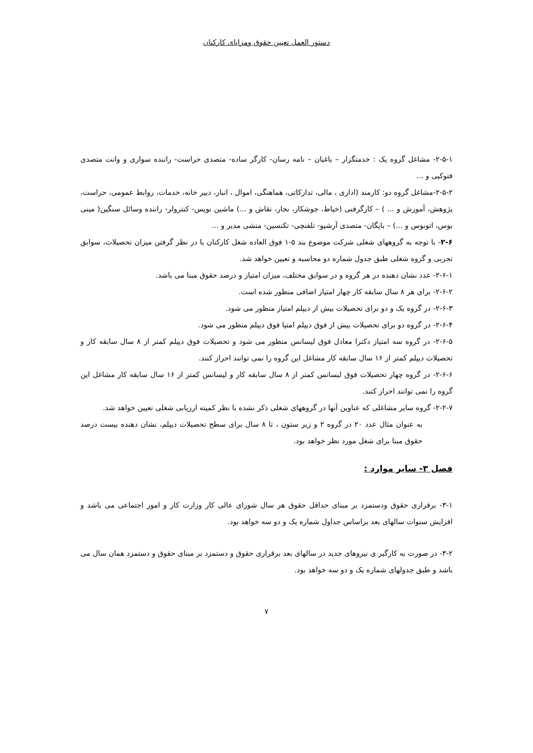دستور العمل تعیین حقوق ومزایای کارکنان
۲-۵-۱- مشاغل گروه یک : خدمتگزار – باغبان – نامه رسان- کارگر ساده- متصدی حراست- راننده سواری و وانت متصدی فتوکپی و ...
۲-۵-۲-مشاغل گروه دو: کارمند (اداری ، مالی، تدارکاتی، هماهنگی، اموال ، انبار، دبیر خانه، خدمات، روابط عمومی، حراست، پژوهش، آموزش و ... ) – کارگرفنی (خیاط، جوشکار، نجار، نقاش و ...) ماشین نویس- کنترولر- راننده وسائل سنگین( مینی بوس، اتوبوس و ...) – بایگان- متصدی آرشیو- تلفنچی- تکنسین- منشی مدیر و ...
۲-۶- با توجه به گروههای شغلی شرکت موضوع بند ۵-۱ فوق العاده شغل کارکنان با در نظر گرفتن میزان تحصیلات، سوابق تجربی و گروه شغلی طبق جدول شماره دو محاسبه و تعیین خواهد شد.
۲-۶-۱- عدد نشان دهنده در هر گروه و در سوابق مختلف، میزان امتیاز و درصد حقوق مبنا می باشد.
۲-۶-۲- برای هر ۸ سال سابقه کار چهار امتیاز اضافی منظور شده است.
۲-۶-۳- در گروه یک و دو برای تحصیلات بیش از دیپلم امتیاز منظور می شود.
۲-۶-۴- در گروه دو برای تحصیلات بیش از فوق دیپلم امتیا فوق دیپلم منظور می شود.
۲-۶-۵- در گروه سه امتیاز دکترا معادل فوق لیسانس منظور می شود و تحصیلات فوق دیپلم کمتر از ۸ سال سابقه کار و تحصیلات دیپلم کمتر از ۱۶ سال سابقه کار مشاغل این گروه را نمی توانند احراز کنند.
۲-۶-۶- در گروه چهار تحصیلات فوق لیسانس کمتر از ۸ سال سابقه کار و لیسانس کمتر از ۱۶ سال سابقه کار مشاغل این گروه را نمی توانند احراز کنند.
۲-۲-۷- گروه سایر مشاغلی که عناوین آنها در گروههای شغلی ذکر نشده با نظر کمیته ارزیابی شغلی تعیین خواهد شد.
به عنوان مثال عدد ۲۰ در گروه ۲ و زیر ستون ، تا ۸ سال برای سطح تحصیلات دیپلم، نشان دهنده بیست درصد حقوق مبنا برای شغل مورد نظر خواهد بود.
فصل ۳- سایر موارد :
۳-۱- برقراری حقوق ودستمزد بر مبنای حداقل حقوق هر سال شورای عالی کار وزارت کار و امور اجتماعی می باشد و افزایش سنوات سالهای بعد براساس جداول شماره یک و دو سه خواهد بود.
۳-۲- در صورت به کارگیر ی نیروهای جدید در سالهای بعد برقراری حقوق و دستمزد بر مبنای حقوق و دستمزد همان سال می باشد و طبق جدولهای شماره یک و دو سه خواهد بود.
۷